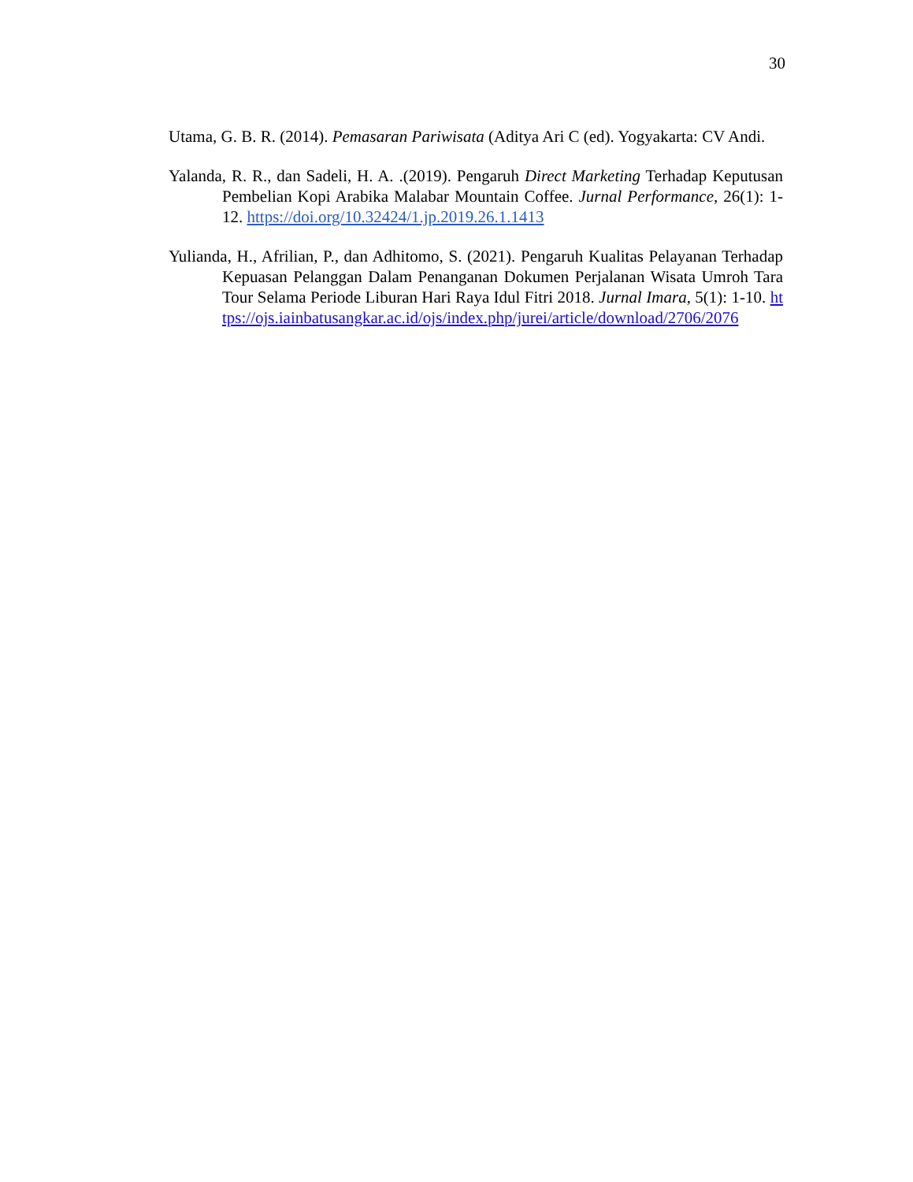30
Utama, G. B. R. (2014). Pemasaran Pariwisata (Aditya Ari C (ed). Yogyakarta: CV Andi.
Yalanda, R. R., dan Sadeli, H. A. .(2019). Pengaruh Direct Marketing Terhadap Keputusan Pembelian Kopi Arabika Malabar Mountain Coffee. Jurnal Performance, 26(1): 1-12. https://doi.org/10.32424/1.jp.2019.26.1.1413
Yulianda, H., Afrilian, P., dan Adhitomo, S. (2021). Pengaruh Kualitas Pelayanan Terhadap Kepuasan Pelanggan Dalam Penanganan Dokumen Perjalanan Wisata Umroh Tara Tour Selama Periode Liburan Hari Raya Idul Fitri 2018. Jurnal Imara, 5(1): 1-10. https://ojs.iainbatusangkar.ac.id/ojs/index.php/jurei/article/download/2706/2076